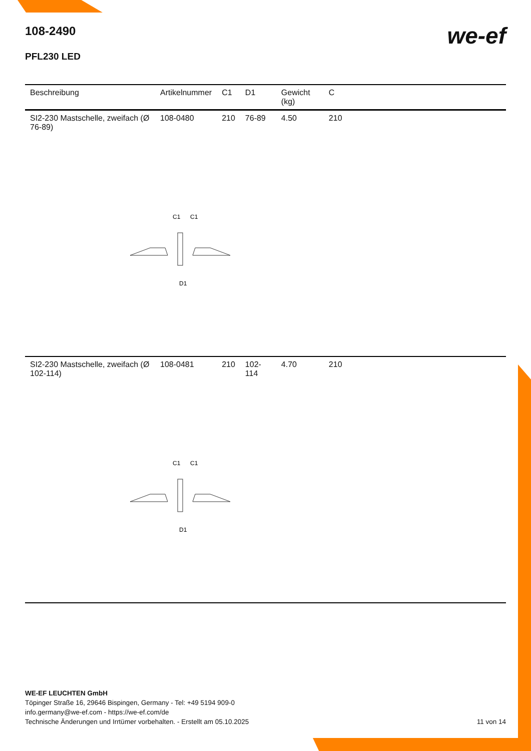108-2490
we-ef
PFL230 LED
| Beschreibung | Artikelnummer | C1 | D1 | Gewicht (kg) | C |
| --- | --- | --- | --- | --- | --- |
| SI2-230 Mastschelle, zweifach (Ø 76-89) | 108-0480 | 210 | 76-89 | 4.50 | 210 |
| C1 C1 D1 | | | | | |
| SI2-230 Mastschelle, zweifach (Ø 102-114) | 108-0481 | 210 | 102-114 | 4.70 | 210 |
| C1 C1 D1 | | | | | |
WE-EF LEUCHTEN GmbH
Töpinger Straße 16, 29646 Bispingen, Germany - Tel: +49 5194 909-0
info.germany@we-ef.com - https://we-ef.com/de
Technische Änderungen und Irrtümer vorbehalten. - Erstellt am 05.10.2025 11 von 14